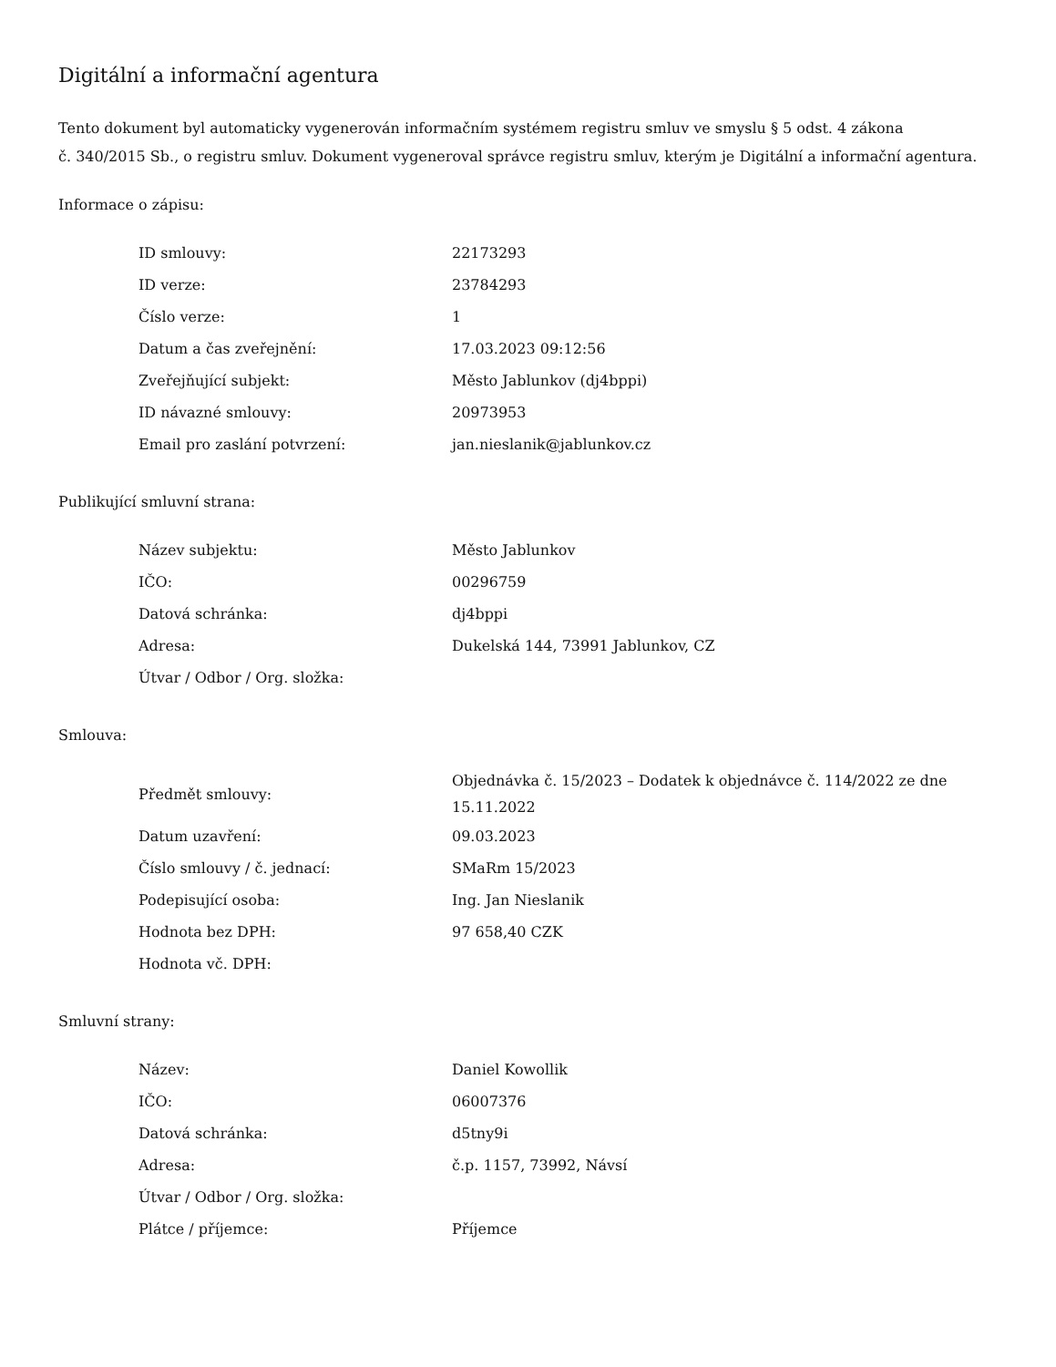Digitální a informační agentura
Tento dokument byl automaticky vygenerován informačním systémem registru smluv ve smyslu § 5 odst. 4 zákona
č. 340/2015 Sb., o registru smluv. Dokument vygeneroval správce registru smluv, kterým je Digitální a informační agentura.
Informace o zápisu:
| ID smlouvy: | 22173293 |
| ID verze: | 23784293 |
| Číslo verze: | 1 |
| Datum a čas zveřejnění: | 17.03.2023 09:12:56 |
| Zveřejňující subjekt: | Město Jablunkov (dj4bppi) |
| ID návazné smlouvy: | 20973953 |
| Email pro zaslání potvrzení: | jan.nieslanik@jablunkov.cz |
Publikující smluvní strana:
| Název subjektu: | Město Jablunkov |
| IČO: | 00296759 |
| Datová schránka: | dj4bppi |
| Adresa: | Dukelská 144, 73991 Jablunkov, CZ |
| Útvar / Odbor / Org. složka: | |
Smlouva:
| Předmět smlouvy: | Objednávka č. 15/2023 – Dodatek k objednávce č. 114/2022 ze dne 15.11.2022 |
| Datum uzavření: | 09.03.2023 |
| Číslo smlouvy / č. jednací: | SMaRm 15/2023 |
| Podepisující osoba: | Ing. Jan Nieslanik |
| Hodnota bez DPH: | 97 658,40 CZK |
| Hodnota vč. DPH: | |
Smluvní strany:
| Název: | Daniel Kowollik |
| IČO: | 06007376 |
| Datová schránka: | d5tny9i |
| Adresa: | č.p. 1157, 73992, Návsí |
| Útvar / Odbor / Org. složka: | |
| Plátce / příjemce: | Příjemce |